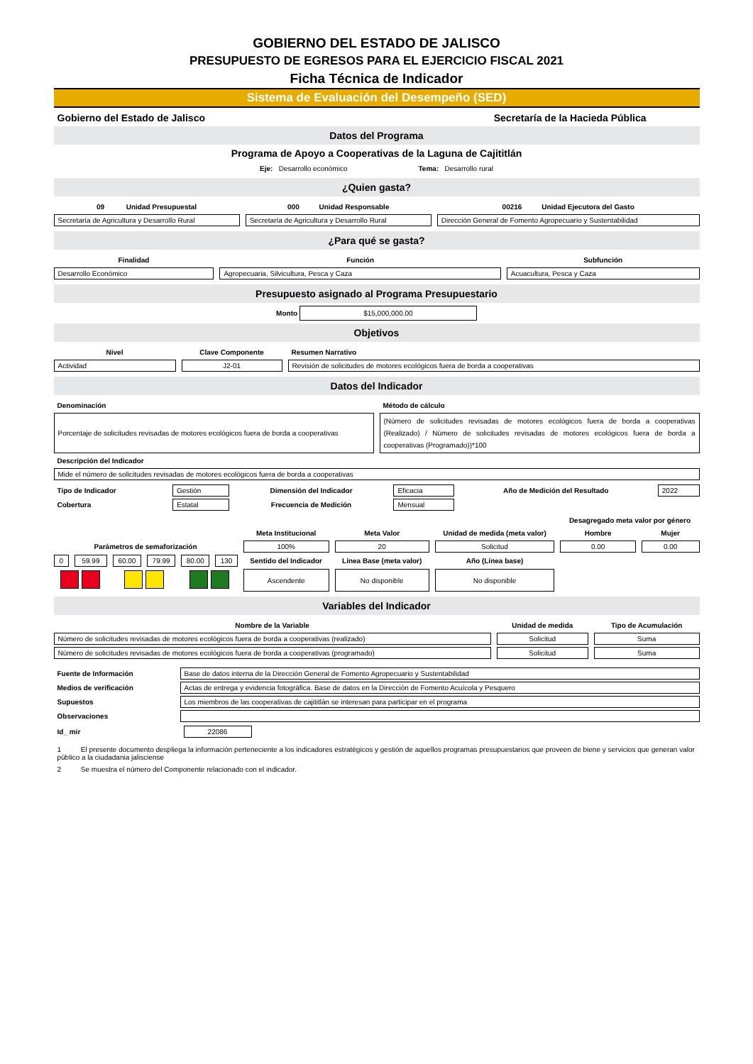GOBIERNO DEL ESTADO DE JALISCO
PRESUPUESTO DE EGRESOS PARA EL EJERCICIO FISCAL 2021
Ficha Técnica de Indicador
Sistema de Evaluación del Desempeño (SED)
Gobierno del Estado de Jalisco Secretaría de la Hacieda Pública
Datos del Programa
Programa de Apoyo a Cooperativas de la Laguna de Cajititlán
Eje: Desarrollo económico Tema: Desarrollo rural
¿Quien gasta?
| 09 Unidad Presupuestal | 000 Unidad Responsable | 00216 Unidad Ejecutora del Gasto |
| --- | --- | --- |
| Secretaría de Agricultura y Desarrollo Rural | Secretaría de Agricultura y Desarrollo Rural | Dirección General de Fomento Agropecuario y Sustentabilidad |
¿Para qué se gasta?
| Finalidad | Función | Subfunción |
| --- | --- | --- |
| Desarrollo Económico | Agropecuaria, Silvicultura, Pesca y Caza | Acuacultura, Pesca y Caza |
Presupuesto asignado al Programa Presupuestario
Monto $15,000,000.00
Objetivos
| Nivel | Clave Componente | Resumen Narrativo |
| --- | --- | --- |
| Actividad | J2-01 | Revisión de solicitudes de motores ecológicos fuera de borda a cooperativas |
Datos del Indicador
| Denominación | Método de cálculo |
| --- | --- |
| Porcentaje de solicitudes revisadas de motores ecológicos fuera de borda a cooperativas | (Número de solicitudes revisadas de motores ecológicos fuera de borda a cooperativas (Realizado) / Número de solicitudes revisadas de motores ecológicos fuera de borda a cooperativas (Programado))*100 |
| Descripción del Indicador | |
| Mide el número de solicitudes revisadas de motores ecológicos fuera de borda a cooperativas | |
| Tipo de Indicador | Gestión | Dimensión del Indicador | Eficacia | Año de Medición del Resultado | 2022 |
| Cobertura | Estatal | Frecuencia de Medición | Mensual | | |
| | | | | | | | | | Desagregado meta valor por género | |
| | | | | | | Meta Institucional | Meta Valor | Unidad de medida (meta valor) | Hombre | Mujer |
| Parámetros de semaforización | | | | | | 100% | 20 | Solicitud | 0.00 | 0.00 |
| 0 | 59.99 | 60.00 | 79.99 | 80.00 | 130 | Sentido del Indicador | Línea Base (meta valor) | Año (Línea base) | | |
| | | | | | | Ascendente | No disponible | No disponible | | |
Variables del Indicador
| Nombre de la Variable | Unidad de medida | Tipo de Acumulación |
| --- | --- | --- |
| Número de solicitudes revisadas de motores ecológicos fuera de borda a cooperativas (realizado) | Solicitud | Suma |
| Número de solicitudes revisadas de motores ecológicos fuera de borda a cooperativas (programado) | Solicitud | Suma |
| Fuente de Información | Base de datos interna de la Dirección General de Fomento Agropecuario y Sustentabilidad |
| Medios de verificación | Actas de entrega y evidencia fotográfica. Base de datos en la Dirección de Fomento Acuícola y Pesquero |
| Supuestos | Los miembros de las cooperativas de cajititlán se interesan para participar en el programa |
| Observaciones | |
| Id_ mir | 22086 |
1 El presente documento despliega la información perteneciente a los indicadores estratégicos y gestión de aquellos programas presupuestarios que proveen de biene y servicios que generan valor público a la ciudadania jalisciense
2 Se muestra el número del Componente relacionado con el indicador.